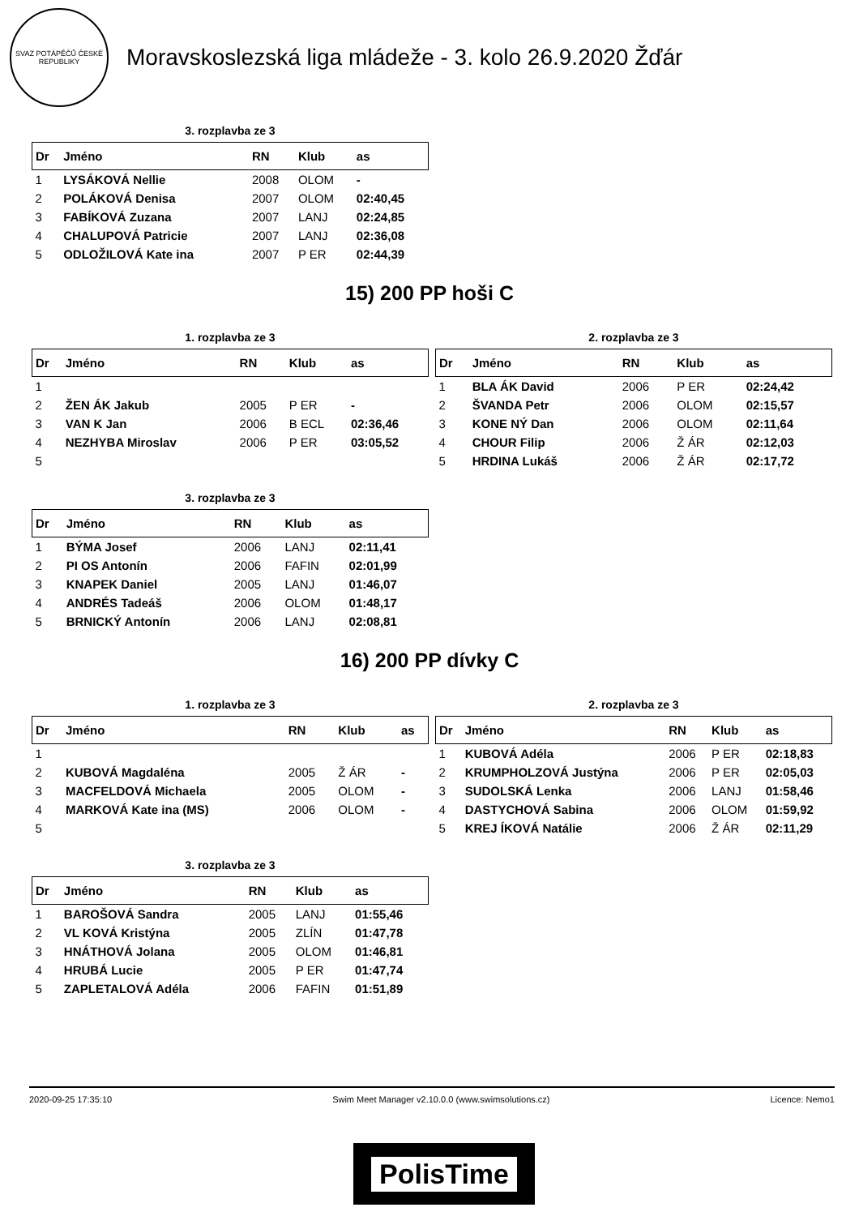SVAZ POTÁPĚČŮ ČESKÉ REPUBLIKY
Moravskoslezská liga mládeže - 3. kolo 26.9.2020 Žďár
3. rozplavba ze 3
| Dr | Jméno | RN | Klub | as |
| --- | --- | --- | --- | --- |
| 1 | LYSÁKOVÁ Nellie | 2008 | OLOM | - |
| 2 | POLÁKOVÁ Denisa | 2007 | OLOM | 02:40,45 |
| 3 | FABÍKOVÁ Zuzana | 2007 | LANJ | 02:24,85 |
| 4 | CHALUPOVÁ Patricie | 2007 | LANJ | 02:36,08 |
| 5 | ODLOŽILOVÁ Kate ina | 2007 | P ER | 02:44,39 |
15) 200 PP hoši C
1. rozplavba ze 3
| Dr | Jméno | RN | Klub | as |
| --- | --- | --- | --- | --- |
| 1 | | | | |
| 2 | ŽEN ÁK Jakub | 2005 | P ER | - |
| 3 | VAN K Jan | 2006 | B ECL | 02:36,46 |
| 4 | NEZHYBA Miroslav | 2006 | P ER | 03:05,52 |
| 5 | | | | |
2. rozplavba ze 3
| Dr | Jméno | RN | Klub | as |
| --- | --- | --- | --- | --- |
| 1 | BLA ÁK David | 2006 | P ER | 02:24,42 |
| 2 | ŠVANDA Petr | 2006 | OLOM | 02:15,57 |
| 3 | KONE NÝ Dan | 2006 | OLOM | 02:11,64 |
| 4 | CHOUR Filip | 2006 | Ž ÁR | 02:12,03 |
| 5 | HRDINA Lukáš | 2006 | Ž ÁR | 02:17,72 |
3. rozplavba ze 3
| Dr | Jméno | RN | Klub | as |
| --- | --- | --- | --- | --- |
| 1 | BÝMA Josef | 2006 | LANJ | 02:11,41 |
| 2 | PI OS Antonín | 2006 | FAFIN | 02:01,99 |
| 3 | KNAPEK Daniel | 2005 | LANJ | 01:46,07 |
| 4 | ANDRÉS Tadeáš | 2006 | OLOM | 01:48,17 |
| 5 | BRNICKÝ Antonín | 2006 | LANJ | 02:08,81 |
16) 200 PP dívky C
1. rozplavba ze 3
| Dr | Jméno | RN | Klub | as |
| --- | --- | --- | --- | --- |
| 1 | | | | |
| 2 | KUBOVÁ Magdaléna | 2005 | Ž ÁR | - |
| 3 | MACFELDOVÁ Michaela | 2005 | OLOM | - |
| 4 | MARKOVÁ Kate ina (MS) | 2006 | OLOM | - |
| 5 | | | | |
2. rozplavba ze 3
| Dr | Jméno | RN | Klub | as |
| --- | --- | --- | --- | --- |
| 1 | KUBOVÁ Adéla | 2006 | P ER | 02:18,83 |
| 2 | KRUMPHOLZOVÁ Justýna | 2006 | P ER | 02:05,03 |
| 3 | SUDOLSKÁ Lenka | 2006 | LANJ | 01:58,46 |
| 4 | DASTYCHOVÁ Sabina | 2006 | OLOM | 01:59,92 |
| 5 | KREJ ÍKOVÁ Natálie | 2006 | Ž ÁR | 02:11,29 |
3. rozplavba ze 3
| Dr | Jméno | RN | Klub | as |
| --- | --- | --- | --- | --- |
| 1 | BAROŠOVÁ Sandra | 2005 | LANJ | 01:55,46 |
| 2 | VL KOVÁ Kristýna | 2005 | ZLÍN | 01:47,78 |
| 3 | HNÁTHOVÁ Jolana | 2005 | OLOM | 01:46,81 |
| 4 | HRUBÁ Lucie | 2005 | P ER | 01:47,74 |
| 5 | ZAPLETALOVÁ Adéla | 2006 | FAFIN | 01:51,89 |
2020-09-25 17:35:10 Swim Meet Manager v2.10.0.0 (www.swimsolutions.cz) Licence: Nemo1
PolisTime